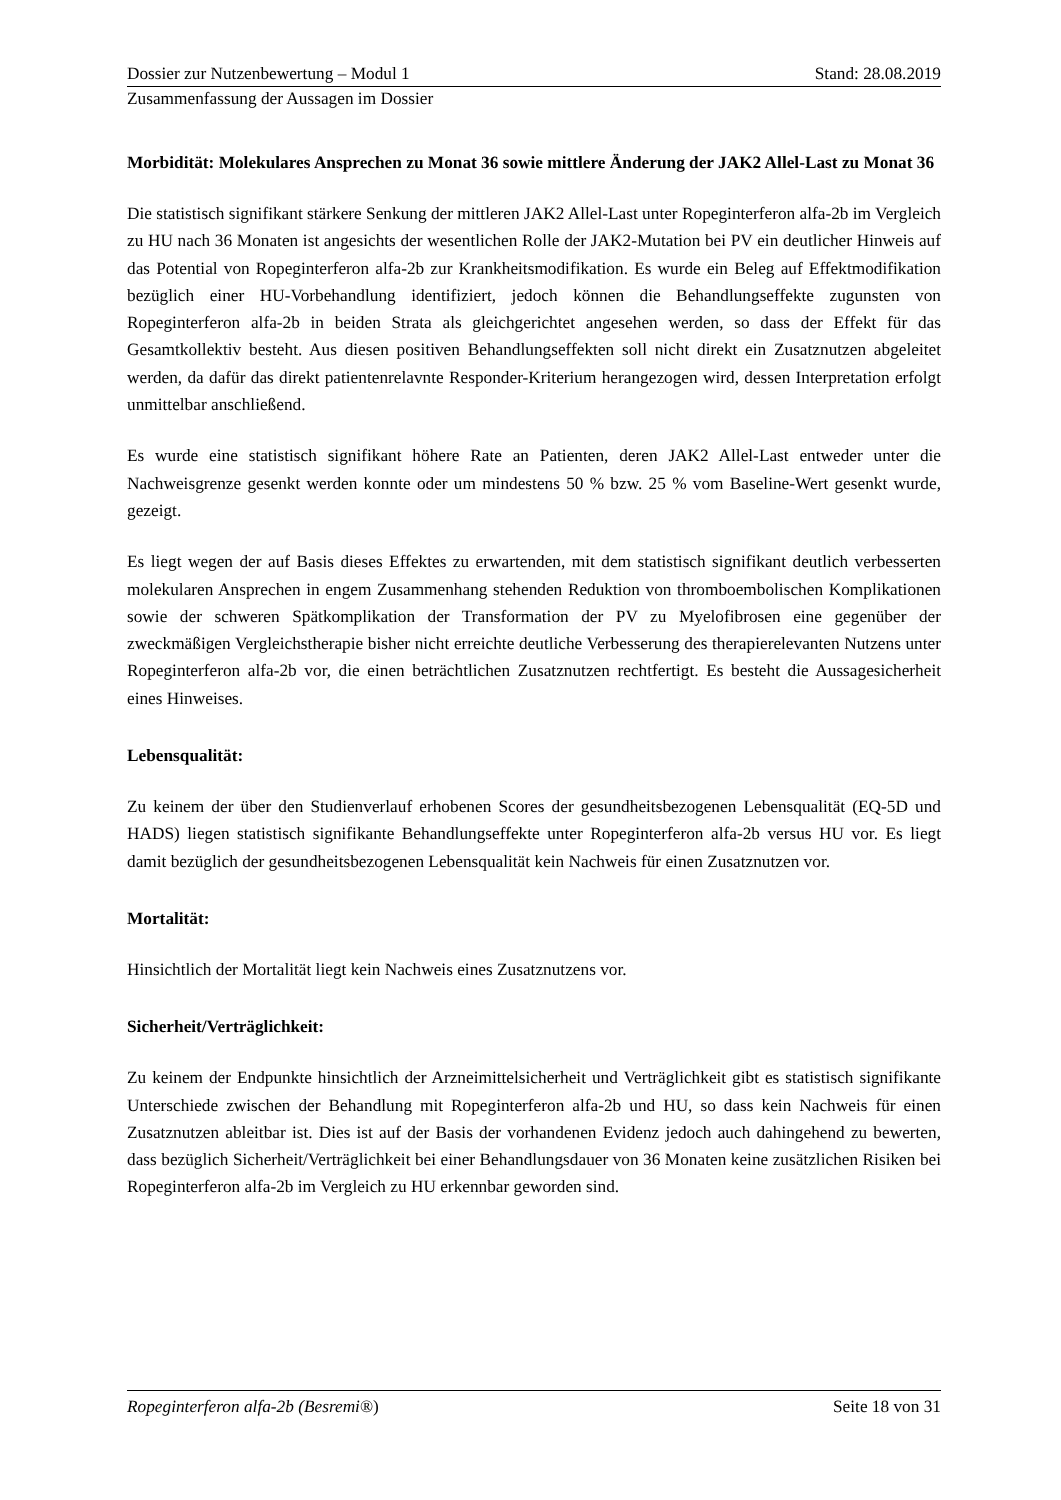Dossier zur Nutzenbewertung – Modul 1 Stand: 28.08.2019
Zusammenfassung der Aussagen im Dossier
Morbidität: Molekulares Ansprechen zu Monat 36 sowie mittlere Änderung der JAK2 Allel-Last zu Monat 36
Die statistisch signifikant stärkere Senkung der mittleren JAK2 Allel-Last unter Ropeginterferon alfa-2b im Vergleich zu HU nach 36 Monaten ist angesichts der wesentlichen Rolle der JAK2-Mutation bei PV ein deutlicher Hinweis auf das Potential von Ropeginterferon alfa-2b zur Krankheitsmodifikation. Es wurde ein Beleg auf Effektmodifikation bezüglich einer HU-Vorbehandlung identifiziert, jedoch können die Behandlungseffekte zugunsten von Ropeginterferon alfa-2b in beiden Strata als gleichgerichtet angesehen werden, so dass der Effekt für das Gesamtkollektiv besteht. Aus diesen positiven Behandlungseffekten soll nicht direkt ein Zusatznutzen abgeleitet werden, da dafür das direkt patientenrelavnte Responder-Kriterium herangezogen wird, dessen Interpretation erfolgt unmittelbar anschließend.
Es wurde eine statistisch signifikant höhere Rate an Patienten, deren JAK2 Allel-Last entweder unter die Nachweisgrenze gesenkt werden konnte oder um mindestens 50 % bzw. 25 % vom Baseline-Wert gesenkt wurde, gezeigt.
Es liegt wegen der auf Basis dieses Effektes zu erwartenden, mit dem statistisch signifikant deutlich verbesserten molekularen Ansprechen in engem Zusammenhang stehenden Reduktion von thromboembolischen Komplikationen sowie der schweren Spätkomplikation der Transformation der PV zu Myelofibrosen eine gegenüber der zweckmäßigen Vergleichstherapie bisher nicht erreichte deutliche Verbesserung des therapierelevanten Nutzens unter Ropeginterferon alfa-2b vor, die einen beträchtlichen Zusatznutzen rechtfertigt. Es besteht die Aussagesicherheit eines Hinweises.
Lebensqualität:
Zu keinem der über den Studienverlauf erhobenen Scores der gesundheitsbezogenen Lebensqualität (EQ-5D und HADS) liegen statistisch signifikante Behandlungseffekte unter Ropeginterferon alfa-2b versus HU vor. Es liegt damit bezüglich der gesundheitsbezogenen Lebensqualität kein Nachweis für einen Zusatznutzen vor.
Mortalität:
Hinsichtlich der Mortalität liegt kein Nachweis eines Zusatznutzens vor.
Sicherheit/Verträglichkeit:
Zu keinem der Endpunkte hinsichtlich der Arzneimittelsicherheit und Verträglichkeit gibt es statistisch signifikante Unterschiede zwischen der Behandlung mit Ropeginterferon alfa-2b und HU, so dass kein Nachweis für einen Zusatznutzen ableitbar ist. Dies ist auf der Basis der vorhandenen Evidenz jedoch auch dahingehend zu bewerten, dass bezüglich Sicherheit/Verträglichkeit bei einer Behandlungsdauer von 36 Monaten keine zusätzlichen Risiken bei Ropeginterferon alfa-2b im Vergleich zu HU erkennbar geworden sind.
Ropeginterferon alfa-2b (Besremi®) Seite 18 von 31